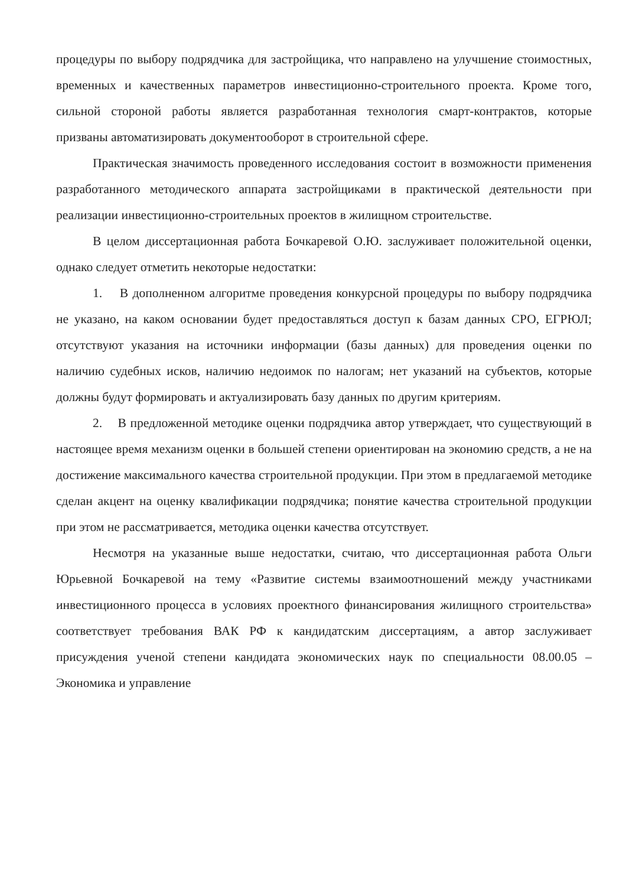процедуры по выбору подрядчика для застройщика, что направлено на улучшение стоимостных, временных и качественных параметров инвестиционно-строительного проекта. Кроме того, сильной стороной работы является разработанная технология смарт-контрактов, которые призваны автоматизировать документооборот в строительной сфере.
Практическая значимость проведенного исследования состоит в возможности применения разработанного методического аппарата застройщиками в практической деятельности при реализации инвестиционно-строительных проектов в жилищном строительстве.
В целом диссертационная работа Бочкаревой О.Ю. заслуживает положительной оценки, однако следует отметить некоторые недостатки:
1. В дополненном алгоритме проведения конкурсной процедуры по выбору подрядчика не указано, на каком основании будет предоставляться доступ к базам данных СРО, ЕГРЮЛ; отсутствуют указания на источники информации (базы данных) для проведения оценки по наличию судебных исков, наличию недоимок по налогам; нет указаний на субъектов, которые должны будут формировать и актуализировать базу данных по другим критериям.
2. В предложенной методике оценки подрядчика автор утверждает, что существующий в настоящее время механизм оценки в большей степени ориентирован на экономию средств, а не на достижение максимального качества строительной продукции. При этом в предлагаемой методике сделан акцент на оценку квалификации подрядчика; понятие качества строительной продукции при этом не рассматривается, методика оценки качества отсутствует.
Несмотря на указанные выше недостатки, считаю, что диссертационная работа Ольги Юрьевной Бочкаревой на тему «Развитие системы взаимоотношений между участниками инвестиционного процесса в условиях проектного финансирования жилищного строительства» соответствует требования ВАК РФ к кандидатским диссертациям, а автор заслуживает присуждения ученой степени кандидата экономических наук по специальности 08.00.05 – Экономика и управление